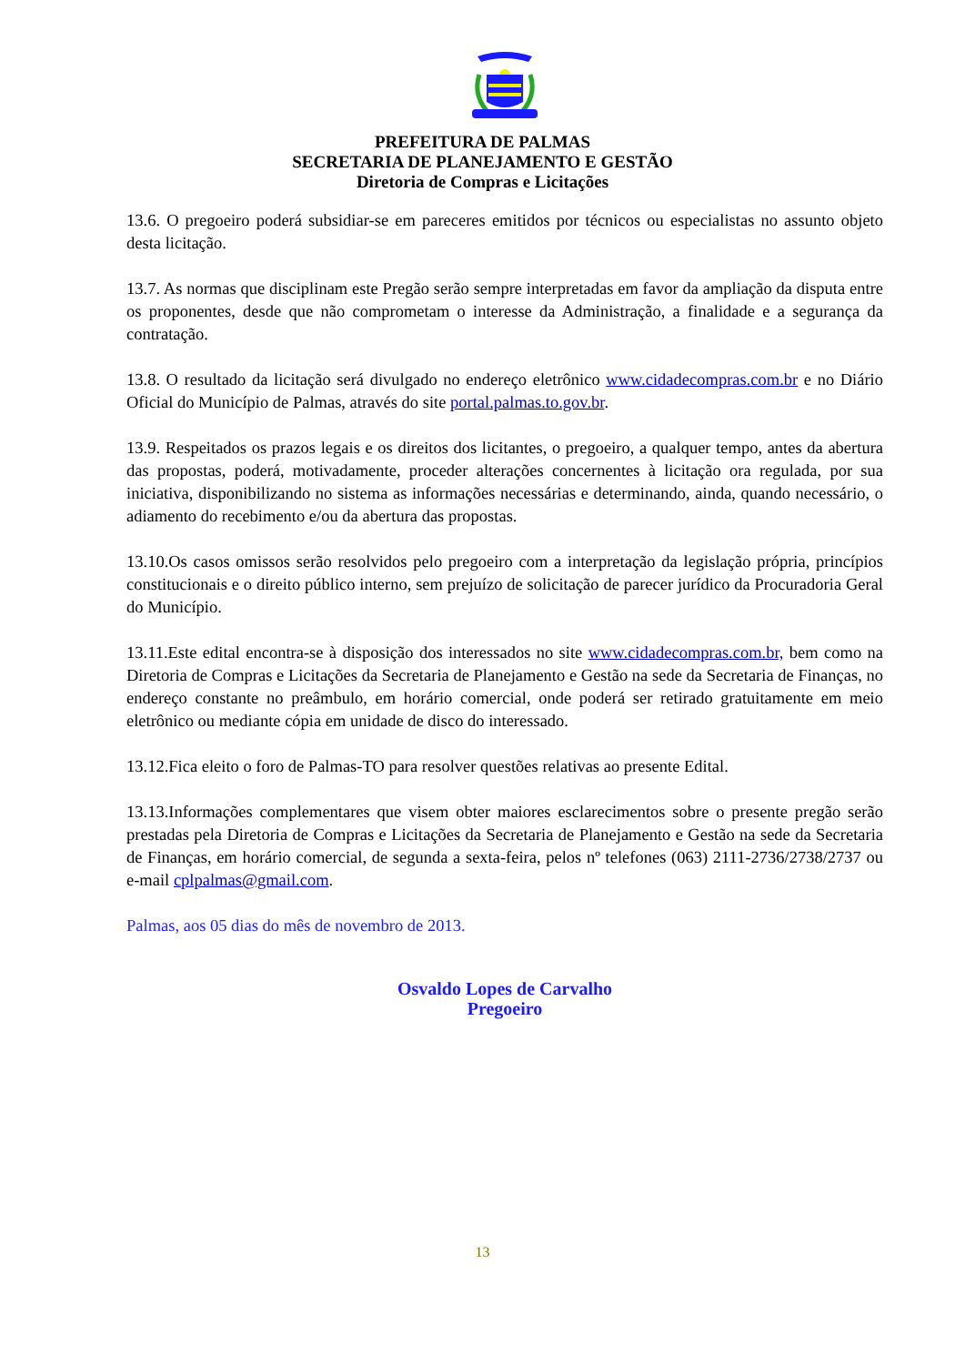PREFEITURA DE PALMAS
SECRETARIA DE PLANEJAMENTO E GESTÃO
Diretoria de Compras e Licitações
13.6. O pregoeiro poderá subsidiar-se em pareceres emitidos por técnicos ou especialistas no assunto objeto desta licitação.
13.7. As normas que disciplinam este Pregão serão sempre interpretadas em favor da ampliação da disputa entre os proponentes, desde que não comprometam o interesse da Administração, a finalidade e a segurança da contratação.
13.8. O resultado da licitação será divulgado no endereço eletrônico www.cidadecompras.com.br e no Diário Oficial do Município de Palmas, através do site portal.palmas.to.gov.br.
13.9. Respeitados os prazos legais e os direitos dos licitantes, o pregoeiro, a qualquer tempo, antes da abertura das propostas, poderá, motivadamente, proceder alterações concernentes à licitação ora regulada, por sua iniciativa, disponibilizando no sistema as informações necessárias e determinando, ainda, quando necessário, o adiamento do recebimento e/ou da abertura das propostas.
13.10.Os casos omissos serão resolvidos pelo pregoeiro com a interpretação da legislação própria, princípios constitucionais e o direito público interno, sem prejuízo de solicitação de parecer jurídico da Procuradoria Geral do Município.
13.11.Este edital encontra-se à disposição dos interessados no site www.cidadecompras.com.br, bem como na Diretoria de Compras e Licitações da Secretaria de Planejamento e Gestão na sede da Secretaria de Finanças, no endereço constante no preâmbulo, em horário comercial, onde poderá ser retirado gratuitamente em meio eletrônico ou mediante cópia em unidade de disco do interessado.
13.12.Fica eleito o foro de Palmas-TO para resolver questões relativas ao presente Edital.
13.13.Informações complementares que visem obter maiores esclarecimentos sobre o presente pregão serão prestadas pela Diretoria de Compras e Licitações da Secretaria de Planejamento e Gestão na sede da Secretaria de Finanças, em horário comercial, de segunda a sexta-feira, pelos nº telefones (063) 2111-2736/2738/2737 ou e-mail cplpalmas@gmail.com.
Palmas, aos 05 dias do mês de novembro de 2013.
Osvaldo Lopes de Carvalho
Pregoeiro
13